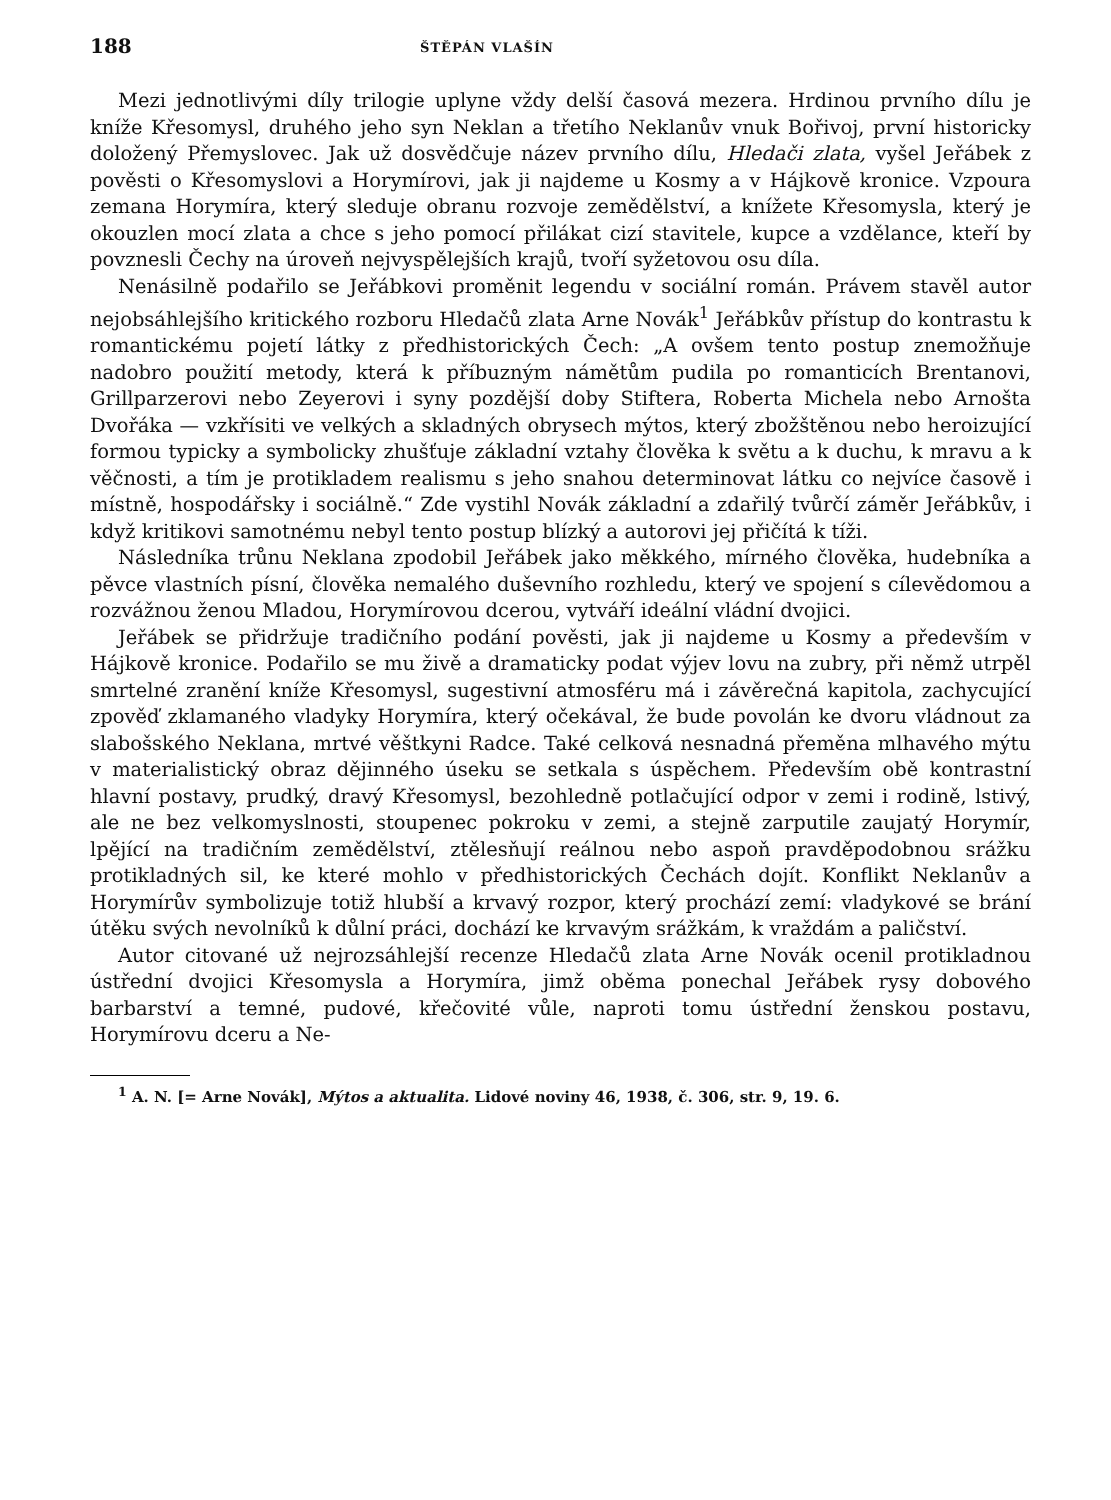188 ŠTĚPÁN VLAŠÍN
Mezi jednotlivými díly trilogie uplyne vždy delší časová mezera. Hrdinou prvního dílu je kníže Křesomysl, druhého jeho syn Neklan a třetího Neklanův vnuk Bořivoj, první historicky doložený Přemyslovec. Jak už dosvědčuje název prvního dílu, Hledači zlata, vyšel Jeřábek z pověsti o Křesomyslovi a Horymírovi, jak ji najdeme u Kosmy a v Hájkově kronice. Vzpoura zemana Horymíra, který sleduje obranu rozvoje zemědělství, a knížete Křesomysla, který je okouzlen mocí zlata a chce s jeho pomocí přilákat cizí stavitele, kupce a vzdělance, kteří by povznesli Čechy na úroveň nejvyspělejších krajů, tvoří syžetovou osu díla.
Nenásilně podařilo se Jeřábkovi proměnit legendu v sociální román. Právem stavěl autor nejobsáhlejšího kritického rozboru Hledačů zlata Arne Novák<sup>1</sup> Jeřábkův přístup do kontrastu k romantickému pojetí látky z předhistorických Čech: „A ovšem tento postup znemožňuje nadobro použití metody, která k příbuzným námětům pudila po romanticích Brentanovi, Grillparzerovi nebo Zeyerovi i syny pozdější doby Stiftera, Roberta Michela nebo Arnošta Dvořáka — vzkřísiti ve velkých a skladných obrysech mýtos, který zbožštěnou nebo heroizující formou typicky a symbolicky zhušťuje základní vztahy člověka k světu a k duchu, k mravu a k věčnosti, a tím je protikladem realismu s jeho snahou determinovat látku co nejvíce časově i místně, hospodářsky i sociálně.“ Zde vystihl Novák základní a zdařilý tvůrčí záměr Jeřábkův, i když kritikovi samotnému nebyl tento postup blízký a autorovi jej přičítá k tíži.
Následníka trůnu Neklana zpodobil Jeřábek jako měkkého, mírného člověka, hudebníka a pěvce vlastních písní, člověka nemalého duševního rozhledu, který ve spojení s cílevědomou a rozvážnou ženou Mladou, Horymírovou dcerou, vytváří ideální vládní dvojici.
Jeřábek se přidržuje tradičního podání pověsti, jak ji najdeme u Kosmy a především v Hájkově kronice. Podařilo se mu živě a dramaticky podat výjev lovu na zubry, při němž utrpěl smrtelné zranění kníže Křesomysl, sugestivní atmosféru má i závěrečná kapitola, zachycující zpověď zklamaného vladyky Horymíra, který očekával, že bude povolán ke dvoru vládnout za slabošského Neklana, mrtvé věštkyni Radce. Také celková nesnadná přeměna mlhavého mýtu v materialistický obraz dějinného úseku se setkala s úspěchem. Především obě kontrastní hlavní postavy, prudký, dravý Křesomysl, bezohledně potlačující odpor v zemi i rodině, lstivý, ale ne bez velkomyslnosti, stoupenec pokroku v zemi, a stejně zarputile zaujatý Horymír, lpějící na tradičním zemědělství, ztělesňují reálnou nebo aspoň pravděpodobnou srážku protikladných sil, ke které mohlo v předhistorických Čechách dojít. Konflikt Neklanův a Horymírův symbolizuje totiž hlubší a krvavý rozpor, který prochází zemí: vladykové se brání útěku svých nevolníků k důlní práci, dochází ke krvavým srážkám, k vraždám a paličství.
Autor citované už nejrozsáhlejší recenze Hledačů zlata Arne Novák ocenil protikladnou ústřední dvojici Křesomysla a Horymíra, jimž oběma ponechal Jeřábek rysy dobového barbarství a temné, pudové, křečovité vůle, naproti tomu ústřední ženskou postavu, Horymírovu dceru a Ne-
<sup>1</sup> A. N. [= Arne Novák], Mýtos a aktualita. Lidové noviny 46, 1938, č. 306, str. 9, 19. 6.